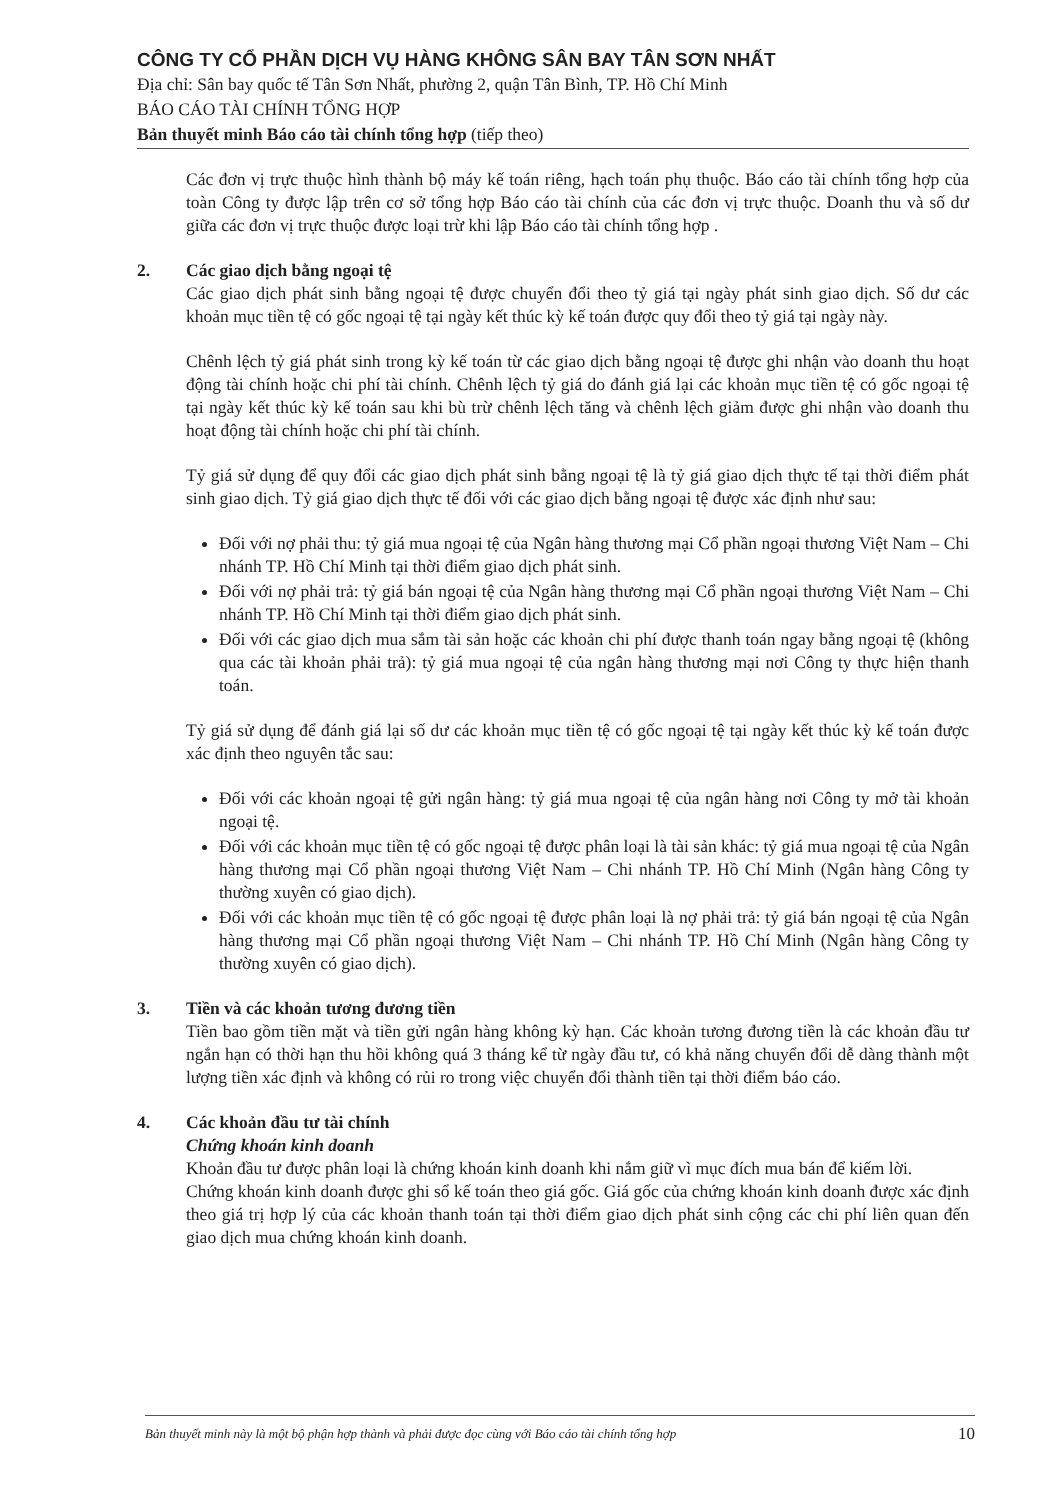CÔNG TY CỔ PHẦN DỊCH VỤ HÀNG KHÔNG SÂN BAY TÂN SƠN NHẤT
Địa chỉ: Sân bay quốc tế Tân Sơn Nhất, phường 2, quận Tân Bình, TP. Hồ Chí Minh
BÁO CÁO TÀI CHÍNH TỔNG HỢP
Bản thuyết minh Báo cáo tài chính tổng hợp (tiếp theo)
Các đơn vị trực thuộc hình thành bộ máy kế toán riêng, hạch toán phụ thuộc. Báo cáo tài chính tổng hợp của toàn Công ty được lập trên cơ sở tổng hợp Báo cáo tài chính của các đơn vị trực thuộc. Doanh thu và số dư giữa các đơn vị trực thuộc được loại trừ khi lập Báo cáo tài chính tổng hợp .
2. Các giao dịch bằng ngoại tệ
Các giao dịch phát sinh bằng ngoại tệ được chuyển đổi theo tỷ giá tại ngày phát sinh giao dịch. Số dư các khoản mục tiền tệ có gốc ngoại tệ tại ngày kết thúc kỳ kế toán được quy đổi theo tỷ giá tại ngày này.
Chênh lệch tỷ giá phát sinh trong kỳ kế toán từ các giao dịch bằng ngoại tệ được ghi nhận vào doanh thu hoạt động tài chính hoặc chi phí tài chính. Chênh lệch tỷ giá do đánh giá lại các khoản mục tiền tệ có gốc ngoại tệ tại ngày kết thúc kỳ kế toán sau khi bù trừ chênh lệch tăng và chênh lệch giảm được ghi nhận vào doanh thu hoạt động tài chính hoặc chi phí tài chính.
Tỷ giá sử dụng để quy đổi các giao dịch phát sinh bằng ngoại tệ là tỷ giá giao dịch thực tế tại thời điểm phát sinh giao dịch. Tỷ giá giao dịch thực tế đối với các giao dịch bằng ngoại tệ được xác định như sau:
Đối với nợ phải thu: tỷ giá mua ngoại tệ của Ngân hàng thương mại Cổ phần ngoại thương Việt Nam – Chi nhánh TP. Hồ Chí Minh tại thời điểm giao dịch phát sinh.
Đối với nợ phải trả: tỷ giá bán ngoại tệ của Ngân hàng thương mại Cổ phần ngoại thương Việt Nam – Chi nhánh TP. Hồ Chí Minh tại thời điểm giao dịch phát sinh.
Đối với các giao dịch mua sắm tài sản hoặc các khoản chi phí được thanh toán ngay bằng ngoại tệ (không qua các tài khoản phải trả): tỷ giá mua ngoại tệ của ngân hàng thương mại nơi Công ty thực hiện thanh toán.
Tỷ giá sử dụng để đánh giá lại số dư các khoản mục tiền tệ có gốc ngoại tệ tại ngày kết thúc kỳ kế toán được xác định theo nguyên tắc sau:
Đối với các khoản ngoại tệ gửi ngân hàng: tỷ giá mua ngoại tệ của ngân hàng nơi Công ty mở tài khoản ngoại tệ.
Đối với các khoản mục tiền tệ có gốc ngoại tệ được phân loại là tài sản khác: tỷ giá mua ngoại tệ của Ngân hàng thương mại Cổ phần ngoại thương Việt Nam – Chi nhánh TP. Hồ Chí Minh (Ngân hàng Công ty thường xuyên có giao dịch).
Đối với các khoản mục tiền tệ có gốc ngoại tệ được phân loại là nợ phải trả: tỷ giá bán ngoại tệ của Ngân hàng thương mại Cổ phần ngoại thương Việt Nam – Chi nhánh TP. Hồ Chí Minh (Ngân hàng Công ty thường xuyên có giao dịch).
3. Tiền và các khoản tương đương tiền
Tiền bao gồm tiền mặt và tiền gửi ngân hàng không kỳ hạn. Các khoản tương đương tiền là các khoản đầu tư ngắn hạn có thời hạn thu hồi không quá 3 tháng kể từ ngày đầu tư, có khả năng chuyển đổi dễ dàng thành một lượng tiền xác định và không có rủi ro trong việc chuyển đổi thành tiền tại thời điểm báo cáo.
4. Các khoản đầu tư tài chính
Chứng khoán kinh doanh
Khoản đầu tư được phân loại là chứng khoán kinh doanh khi nắm giữ vì mục đích mua bán để kiếm lời.
Chứng khoán kinh doanh được ghi sổ kế toán theo giá gốc. Giá gốc của chứng khoán kinh doanh được xác định theo giá trị hợp lý của các khoản thanh toán tại thời điểm giao dịch phát sinh cộng các chi phí liên quan đến giao dịch mua chứng khoán kinh doanh.
Bản thuyết minh này là một bộ phận hợp thành và phải được đọc cùng với Báo cáo tài chính tổng hợp 10